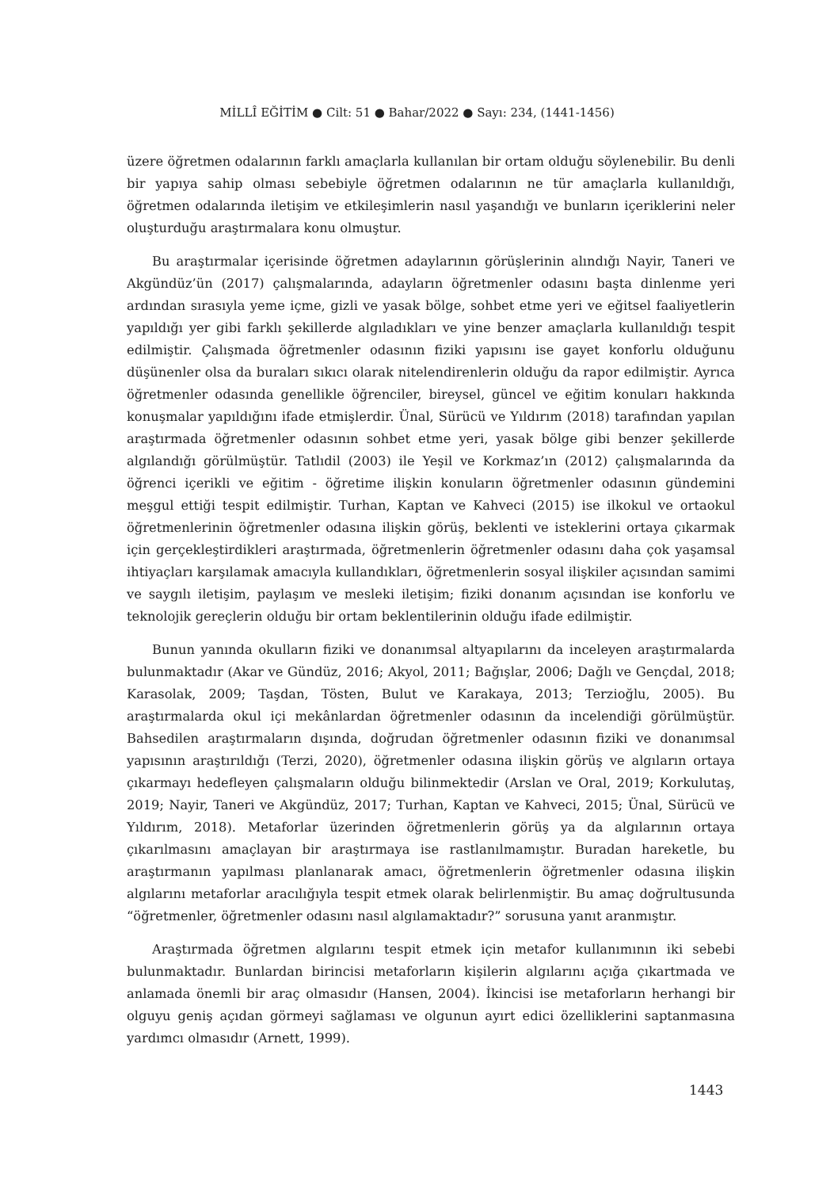MİLLÎ EĞİTİM ● Cilt: 51 ● Bahar/2022 ● Sayı: 234, (1441-1456)
üzere öğretmen odalarının farklı amaçlarla kullanılan bir ortam olduğu söylenebilir. Bu denli bir yapıya sahip olması sebebiyle öğretmen odalarının ne tür amaçlarla kullanıldığı, öğretmen odalarında iletişim ve etkileşimlerin nasıl yaşandığı ve bunların içeriklerini neler oluşturduğu araştırmalara konu olmuştur.
Bu araştırmalar içerisinde öğretmen adaylarının görüşlerinin alındığı Nayir, Taneri ve Akgündüz’ün (2017) çalışmalarında, adayların öğretmenler odasını başta dinlenme yeri ardından sırasıyla yeme içme, gizli ve yasak bölge, sohbet etme yeri ve eğitsel faaliyetlerin yapıldığı yer gibi farklı şekillerde algıladıkları ve yine benzer amaçlarla kullanıldığı tespit edilmiştir. Çalışmada öğretmenler odasının fiziki yapısını ise gayet konforlu olduğunu düşünenler olsa da buraları sıkıcı olarak nitelendirenlerin olduğu da rapor edilmiştir. Ayrıca öğretmenler odasında genellikle öğrenciler, bireysel, güncel ve eğitim konuları hakkında konuşmalar yapıldığını ifade etmişlerdir. Ünal, Sürücü ve Yıldırım (2018) tarafından yapılan araştırmada öğretmenler odasının sohbet etme yeri, yasak bölge gibi benzer şekillerde algılandığı görülmüştür. Tatlıdil (2003) ile Yeşil ve Korkmaz’ın (2012) çalışmalarında da öğrenci içerikli ve eğitim - öğretime ilişkin konuların öğretmenler odasının gündemini meşgul ettiği tespit edilmiştir. Turhan, Kaptan ve Kahveci (2015) ise ilkokul ve ortaokul öğretmenlerinin öğretmenler odasına ilişkin görüş, beklenti ve isteklerini ortaya çıkarmak için gerçekleştirdikleri araştırmada, öğretmenlerin öğretmenler odasını daha çok yaşamsal ihtiyaçları karşılamak amacıyla kullandıkları, öğretmenlerin sosyal ilişkiler açısından samimi ve saygılı iletişim, paylaşım ve mesleki iletişim; fiziki donanım açısından ise konforlu ve teknolojik gereçlerin olduğu bir ortam beklentilerinin olduğu ifade edilmiştir.
Bunun yanında okulların fiziki ve donanımsal altyapılarını da inceleyen araştırmalarda bulunmaktadır (Akar ve Gündüz, 2016; Akyol, 2011; Bağışlar, 2006; Dağlı ve Gençdal, 2018; Karasolak, 2009; Taşdan, Tösten, Bulut ve Karakaya, 2013; Terzioğlu, 2005). Bu araştırmalarda okul içi mekânlardan öğretmenler odasının da incelendiği görülmüştür. Bahsedilen araştırmaların dışında, doğrudan öğretmenler odasının fiziki ve donanımsal yapısının araştırıldığı (Terzi, 2020), öğretmenler odasına ilişkin görüş ve algıların ortaya çıkarmayı hedefleyen çalışmaların olduğu bilinmektedir (Arslan ve Oral, 2019; Korkulutaş, 2019; Nayir, Taneri ve Akgündüz, 2017; Turhan, Kaptan ve Kahveci, 2015; Ünal, Sürücü ve Yıldırım, 2018). Metaforlar üzerinden öğretmenlerin görüş ya da algılarının ortaya çıkarılmasını amaçlayan bir araştırmaya ise rastlanılmamıştır. Buradan hareketle, bu araştırmanın yapılması planlanarak amacı, öğretmenlerin öğretmenler odasına ilişkin algılarını metaforlar aracılığıyla tespit etmek olarak belirlenmiştir. Bu amaç doğrultusunda “öğretmenler, öğretmenler odasını nasıl algılamaktadır?” sorusuna yanıt aranmıştır.
Araştırmada öğretmen algılarını tespit etmek için metafor kullanımının iki sebebi bulunmaktadır. Bunlardan birincisi metaforların kişilerin algılarını açığa çıkartmada ve anlamada önemli bir araç olmasıdır (Hansen, 2004). İkincisi ise metaforların herhangi bir olguyu geniş açıdan görmeyi sağlaması ve olgunun ayırt edici özelliklerini saptanmasına yardımcı olmasıdır (Arnett, 1999).
1443